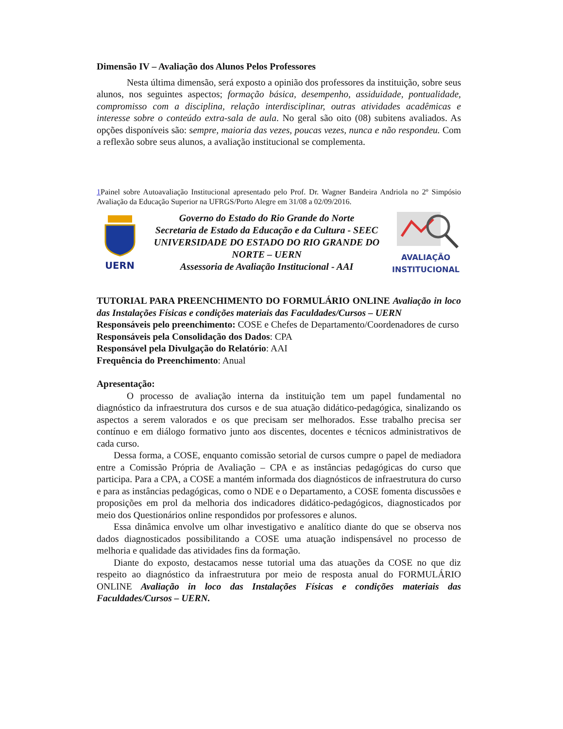Dimensão IV – Avaliação dos Alunos Pelos Professores
Nesta última dimensão, será exposto a opinião dos professores da instituição, sobre seus alunos, nos seguintes aspectos; formação básica, desempenho, assiduidade, pontualidade, compromisso com a disciplina, relação interdisciplinar, outras atividades acadêmicas e interesse sobre o conteúdo extra-sala de aula. No geral são oito (08) subitens avaliados. As opções disponíveis são: sempre, maioria das vezes, poucas vezes, nunca e não respondeu. Com a reflexão sobre seus alunos, a avaliação institucional se complementa.
1 Painel sobre Autoavaliação Institucional apresentado pelo Prof. Dr. Wagner Bandeira Andriola no 2º Simpósio Avaliação da Educação Superior na UFRGS/Porto Alegre em 31/08 a 02/09/2016.
UERN
Governo do Estado do Rio Grande do Norte
Secretaria de Estado da Educação e da Cultura - SEEC
UNIVERSIDADE DO ESTADO DO RIO GRANDE DO NORTE – UERN
Assessoria de Avaliação Institucional - AAI
AVALIAÇÃO
INSTITUCIONAL
TUTORIAL PARA PREENCHIMENTO DO FORMULÁRIO ONLINE Avaliação in loco das Instalações Físicas e condições materiais das Faculdades/Cursos – UERN
Responsáveis pelo preenchimento: COSE e Chefes de Departamento/Coordenadores de curso
Responsáveis pela Consolidação dos Dados: CPA
Responsável pela Divulgação do Relatório: AAI
Frequência do Preenchimento: Anual
Apresentação:
O processo de avaliação interna da instituição tem um papel fundamental no diagnóstico da infraestrutura dos cursos e de sua atuação didático-pedagógica, sinalizando os aspectos a serem valorados e os que precisam ser melhorados. Esse trabalho precisa ser contínuo e em diálogo formativo junto aos discentes, docentes e técnicos administrativos de cada curso.
Dessa forma, a COSE, enquanto comissão setorial de cursos cumpre o papel de mediadora entre a Comissão Própria de Avaliação – CPA e as instâncias pedagógicas do curso que participa. Para a CPA, a COSE a mantém informada dos diagnósticos de infraestrutura do curso e para as instâncias pedagógicas, como o NDE e o Departamento, a COSE fomenta discussões e proposições em prol da melhoria dos indicadores didático-pedagógicos, diagnosticados por meio dos Questionários online respondidos por professores e alunos.
Essa dinâmica envolve um olhar investigativo e analítico diante do que se observa nos dados diagnosticados possibilitando a COSE uma atuação indispensável no processo de melhoria e qualidade das atividades fins da formação.
Diante do exposto, destacamos nesse tutorial uma das atuações da COSE no que diz respeito ao diagnóstico da infraestrutura por meio de resposta anual do FORMULÁRIO ONLINE Avaliação in loco das Instalações Físicas e condições materiais das Faculdades/Cursos – UERN.